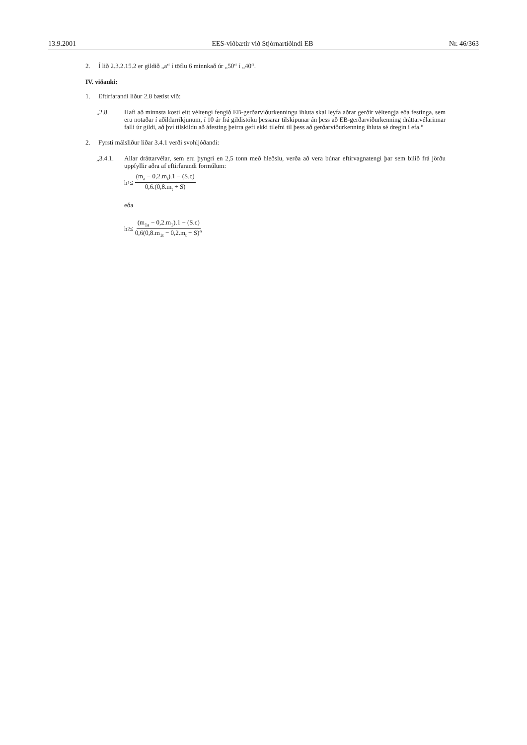13.9.2001 EES-viðbætir við Stjórnartíðindi EB Nr. 46/363
2. Í lið 2.3.2.15.2 er gildið „a“ í töflu 6 minnkað úr „50“ í „40“.
IV. viðauki:
1. Eftirfarandi liður 2.8 bætist við:
„2.8. Hafi að minnsta kosti eitt véltengi fengið EB-gerðarviðurkenningu íhluta skal leyfa aðrar gerðir véltengja eða festinga, sem eru notaðar í aðildarríkjunum, í 10 ár frá gildistöku þessarar tilskipunar án þess að EB-gerðarviðurkenning dráttarvélarinnar falli úr gildi, að því tilskildu að áfesting þeirra gefi ekki tilefni til þess að gerðarviðurkenning íhluta sé dregin í efa.“
2. Fyrsti málsliður liðar 3.4.1 verði svohljóðandi:
„3.4.1.
Allar dráttarvélar, sem eru þyngri en 2,5 tonn með hleðslu, verða að vera búnar eftirvagnatengi þar sem bilið frá jörðu uppfyllir aðra af eftirfarandi formúlum:
h<sub>1</sub> ≤ (m<sub>a</sub> − 0,2.m<sub>t</sub>).1 − (S.c) 0,6.(0,8.m<sub>t</sub> + S)
eða
h<sub>2</sub> ≤ (m<sub>1a</sub> − 0,2.m<sub>1</sub>).1 − (S.c) 0,6(0,8.m<sub>1t</sub> − 0,2.m<sub>t</sub> + S)“